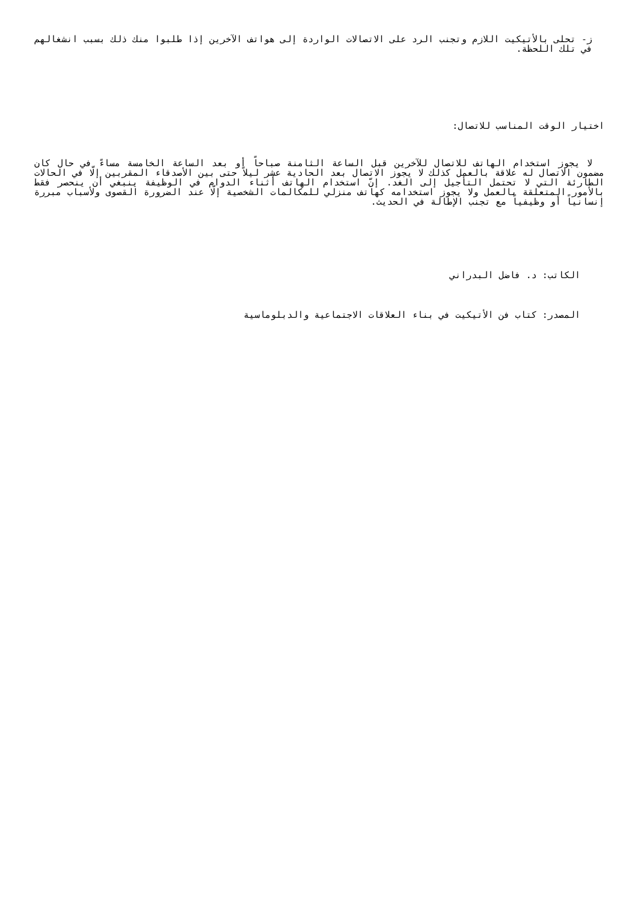ز- تحلى بالأتيكيت اللازم وتجنب الرد على الاتصالات الواردة إلى هواتف الآخرين إذا طلبوا منك ذلك بسبب انشغالهم في تلك اللحظة.
اختيار الوقت المناسب للاتصال:
لا يجوز استخدام الهاتف للاتصال للآخرين قبل الساعة الثامنة صباحاً أو بعد الساعة الخامسة مساءً في حال كان مضمون الاتصال له علاقة بالعمل كذلك لا يجوز الاتصال بعد الحادية عشر ليلاً حتى بين الأصدقاء المقربين إلّا في الحالات الطارئة التي لا تحتمل التأجيل إلى الغد. إنّ استخدام الهاتف أثناء الدوام في الوظيفة ينبغي أن ينحصر فقط بالأمور المتعلقة بالعمل ولا يجوز استخدامه كهاتف منزلي للمكالمات الشخصية إلّا عند الضرورة القصوى ولأسباب مبررة إنسانياً أو وظيفياً مع تجنب الإطالة في الحديث.
الكاتب: د. فاضل البدراني
المصدر: كتاب فن الأتيكيت في بناء العلاقات الاجتماعية والدبلوماسية